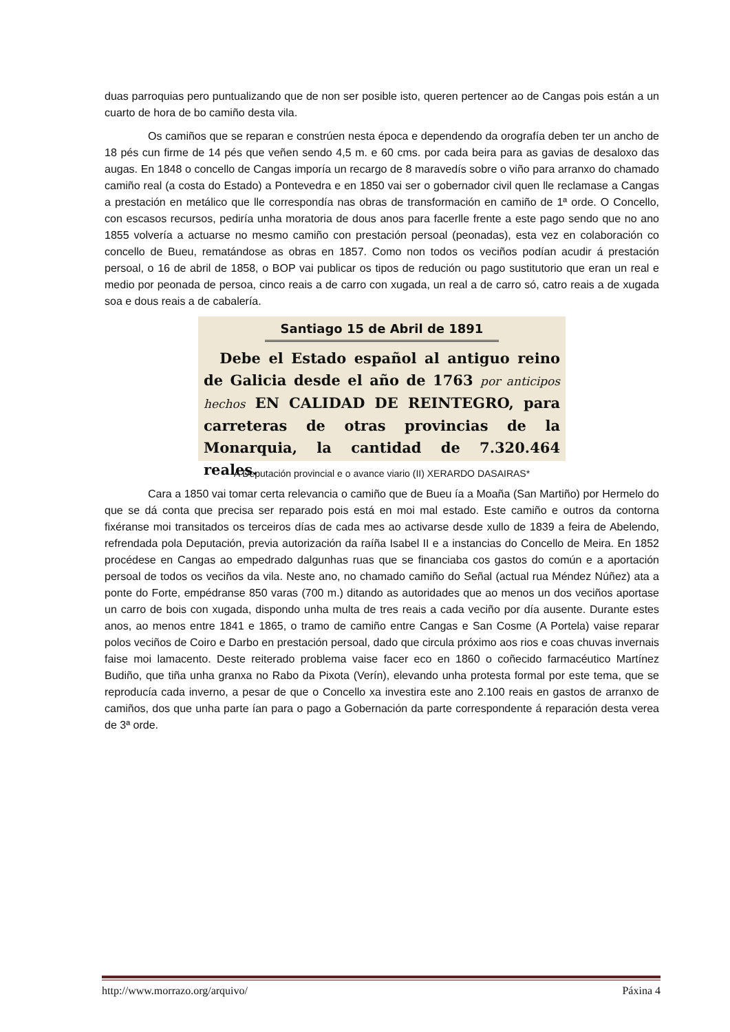duas parroquias pero puntualizando que de non ser posible isto, queren pertencer ao de Cangas pois están a un cuarto de hora de bo camiño desta vila.
Os camiños que se reparan e constrúen nesta época e dependendo da orografía deben ter un ancho de 18 pés cun firme de 14 pés que veñen sendo 4,5 m. e 60 cms. por cada beira para as gavias de desaloxo das augas. En 1848 o concello de Cangas imporía un recargo de 8 maravedís sobre o viño para arranxo do chamado camiño real (a costa do Estado) a Pontevedra e en 1850 vai ser o gobernador civil quen lle reclamase a Cangas a prestación en metálico que lle correspondía nas obras de transformación en camiño de 1ª orde. O Concello, con escasos recursos, pediría unha moratoria de dous anos para facerlle frente a este pago sendo que no ano 1855 volvería a actuarse no mesmo camiño con prestación persoal (peonadas), esta vez en colaboración co concello de Bueu, rematándose as obras en 1857. Como non todos os veciños podían acudir á prestación persoal, o 16 de abril de 1858, o BOP vai publicar os tipos de redución ou pago sustitutorio que eran un real e medio por peonada de persoa, cinco reais a de carro con xugada, un real a de carro só, catro reais a de xugada soa e dous reais a de cabalería.
Santiago 15 de Abril de 1891
Debe el Estado español al antiguo reino de Galicia desde el año de 1763 por anticipos hechos EN CALIDAD DE REINTEGRO, para carreteras de otras provincias de la Monarquia, la cantidad de 7.320.464 reales.
A Deputación provincial e o avance viario (II) XERARDO DASAIRAS*
Cara a 1850 vai tomar certa relevancia o camiño que de Bueu ía a Moaña (San Martiño) por Hermelo do que se dá conta que precisa ser reparado pois está en moi mal estado. Este camiño e outros da contorna fixéranse moi transitados os terceiros días de cada mes ao activarse desde xullo de 1839 a feira de Abelendo, refrendada pola Deputación, previa autorización da raíña Isabel II e a instancias do Concello de Meira. En 1852 procédese en Cangas ao empedrado dalgunhas ruas que se financiaba cos gastos do común e a aportación persoal de todos os veciños da vila. Neste ano, no chamado camiño do Señal (actual rua Méndez Núñez) ata a ponte do Forte, empédranse 850 varas (700 m.) ditando as autoridades que ao menos un dos veciños aportase un carro de bois con xugada, dispondo unha multa de tres reais a cada veciño por día ausente. Durante estes anos, ao menos entre 1841 e 1865, o tramo de camiño entre Cangas e San Cosme (A Portela) vaise reparar polos veciños de Coiro e Darbo en prestación persoal, dado que circula próximo aos rios e coas chuvas invernais faise moi lamacento. Deste reiterado problema vaise facer eco en 1860 o coñecido farmacéutico Martínez Budiño, que tiña unha granxa no Rabo da Pixota (Verín), elevando unha protesta formal por este tema, que se reproducía cada inverno, a pesar de que o Concello xa investira este ano 2.100 reais en gastos de arranxo de camiños, dos que unha parte ían para o pago a Gobernación da parte correspondente á reparación desta verea de 3ª orde.
http://www.morrazo.org/arquivo/ Páxina 4